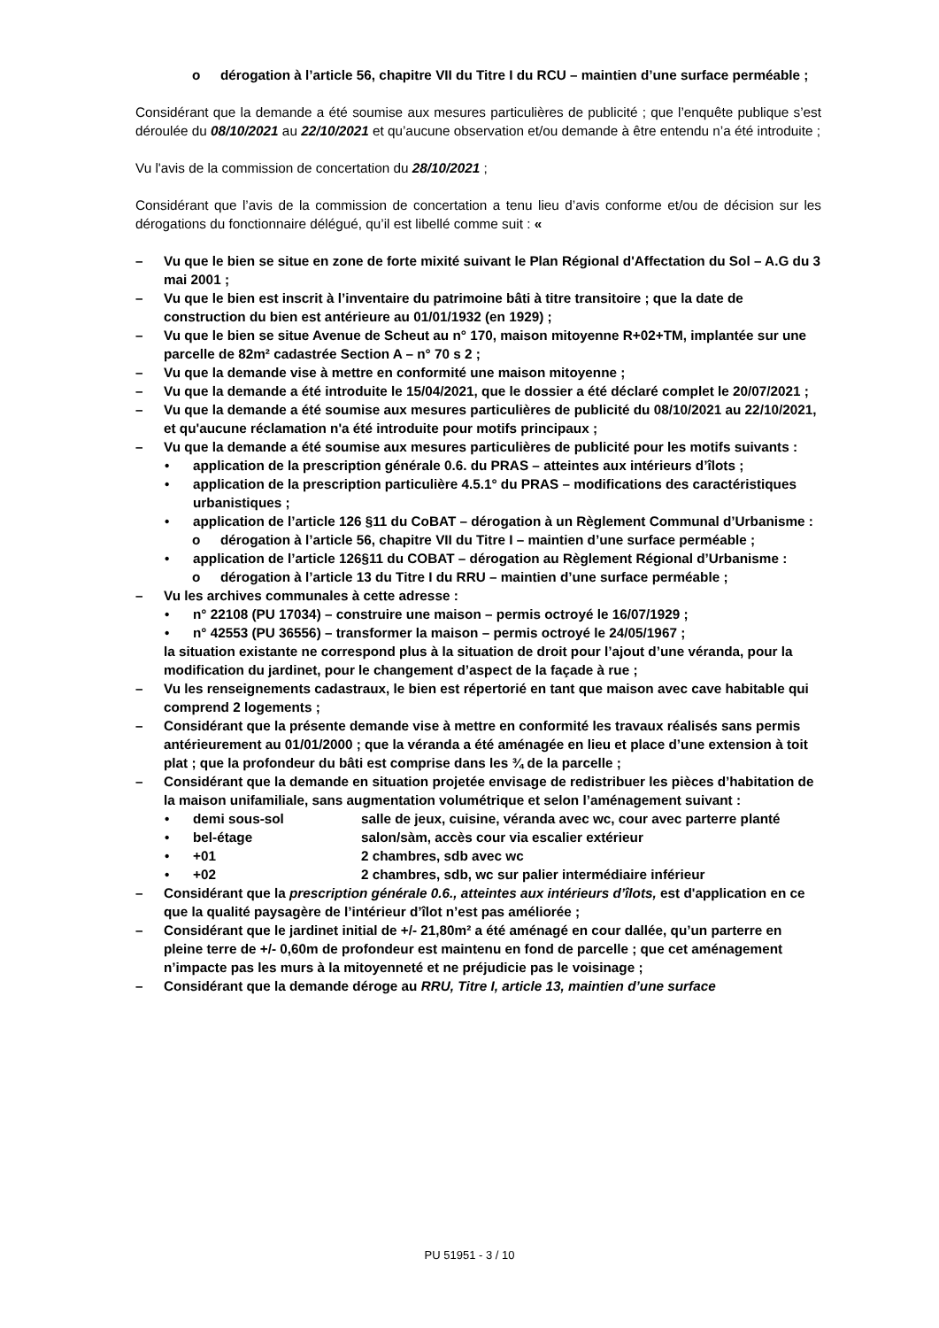o dérogation à l’article 56, chapitre VII du Titre I du RCU – maintien d’une surface perméable ;
Considérant que la demande a été soumise aux mesures particulières de publicité ; que l’enquête publique s’est déroulée du 08/10/2021 au 22/10/2021 et qu’aucune observation et/ou demande à être entendu n’a été introduite ;
Vu l'avis de la commission de concertation du 28/10/2021 ;
Considérant que l’avis de la commission de concertation a tenu lieu d’avis conforme et/ou de décision sur les dérogations du fonctionnaire délégué, qu’il est libellé comme suit : «
– Vu que le bien se situe en zone de forte mixité suivant le Plan Régional d'Affectation du Sol – A.G du 3 mai 2001 ;
– Vu que le bien est inscrit à l’inventaire du patrimoine bâti à titre transitoire ; que la date de construction du bien est antérieure au 01/01/1932 (en 1929) ;
– Vu que le bien se situe Avenue de Scheut au n° 170, maison mitoyenne R+02+TM, implantée sur une parcelle de 82m² cadastrée Section A – n° 70 s 2 ;
– Vu que la demande vise à mettre en conformité une maison mitoyenne ;
– Vu que la demande a été introduite le 15/04/2021, que le dossier a été déclaré complet le 20/07/2021 ;
– Vu que la demande a été soumise aux mesures particulières de publicité du 08/10/2021 au 22/10/2021, et qu'aucune réclamation n'a été introduite pour motifs principaux ;
– Vu que la demande a été soumise aux mesures particulières de publicité pour les motifs suivants :
• application de la prescription générale 0.6. du PRAS – atteintes aux intérieurs d’îlots ;
• application de la prescription particulière 4.5.1° du PRAS – modifications des caractéristiques urbanistiques ;
• application de l’article 126 §11 du CoBAT – dérogation à un Règlement Communal d’Urbanisme :
o dérogation à l’article 56, chapitre VII du Titre I – maintien d’une surface perméable ;
• application de l’article 126§11 du COBAT – dérogation au Règlement Régional d’Urbanisme :
o dérogation à l’article 13 du Titre I du RRU – maintien d’une surface perméable ;
– Vu les archives communales à cette adresse :
• n° 22108 (PU 17034) – construire une maison – permis octroyé le 16/07/1929 ;
• n° 42553 (PU 36556) – transformer la maison – permis octroyé le 24/05/1967 ;
la situation existante ne correspond plus à la situation de droit pour l’ajout d’une véranda, pour la modification du jardinet, pour le changement d’aspect de la façade à rue ;
– Vu les renseignements cadastraux, le bien est répertorié en tant que maison avec cave habitable qui comprend 2 logements ;
– Considérant que la présente demande vise à mettre en conformité les travaux réalisés sans permis antérieurement au 01/01/2000 ; que la véranda a été aménagée en lieu et place d’une extension à toit plat ; que la profondeur du bâti est comprise dans les ¾ de la parcelle ;
– Considérant que la demande en situation projetée envisage de redistribuer les pièces d’habitation de la maison unifamiliale, sans augmentation volumétrique et selon l’aménagement suivant :
• demi sous-sol salle de jeux, cuisine, véranda avec wc, cour avec parterre planté
• bel-étage salon/sàm, accès cour via escalier extérieur
• +01 2 chambres, sdb avec wc
• +02 2 chambres, sdb, wc sur palier intermédiaire inférieur
– Considérant que la prescription générale 0.6., atteintes aux intérieurs d’îlots, est d'application en ce que la qualité paysagère de l’intérieur d’îlot n’est pas améliorée ;
– Considérant que le jardinet initial de +/- 21,80m² a été aménagé en cour dallée, qu’un parterre en pleine terre de +/- 0,60m de profondeur est maintenu en fond de parcelle ; que cet aménagement n’impacte pas les murs à la mitoyenneté et ne préjudicie pas le voisinage ;
– Considérant que la demande déroge au RRU, Titre I, article 13, maintien d’une surface
PU 51951 - 3 / 10